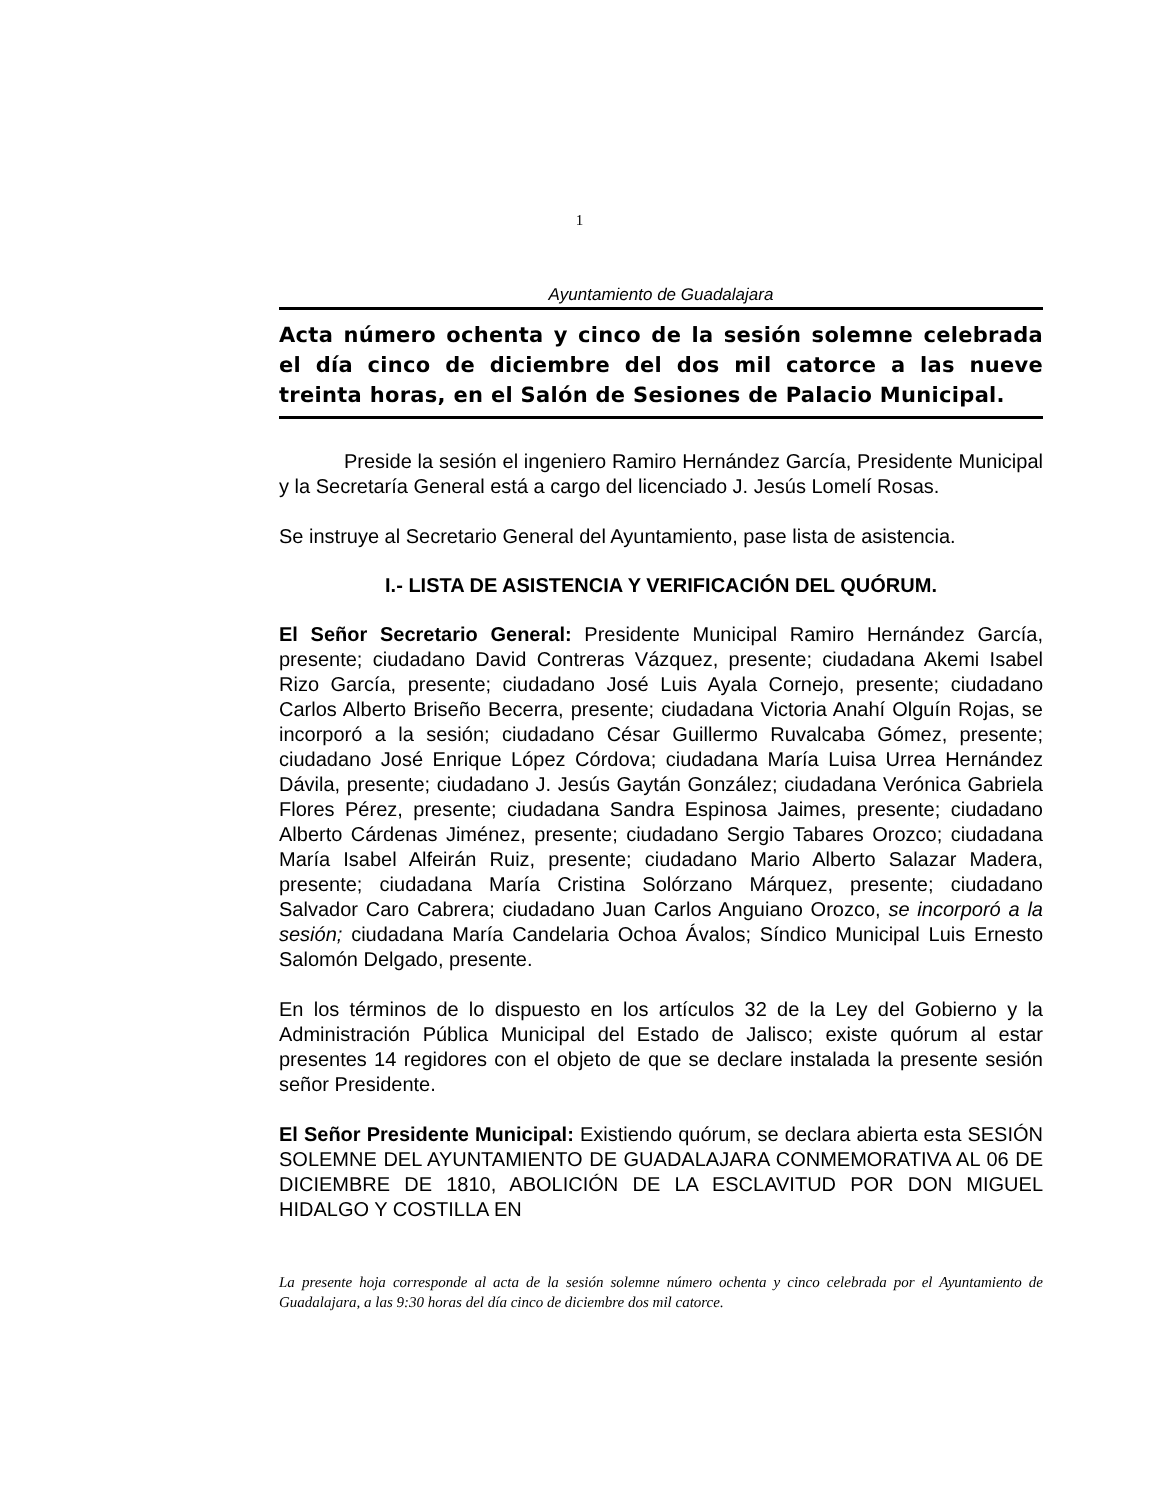1
Ayuntamiento de Guadalajara
Acta número ochenta y cinco de la sesión solemne celebrada el día cinco de diciembre del dos mil catorce a las nueve treinta horas, en el Salón de Sesiones de Palacio Municipal.
Preside la sesión el ingeniero Ramiro Hernández García, Presidente Municipal y la Secretaría General está a cargo del licenciado J. Jesús Lomelí Rosas.
Se instruye al Secretario General del Ayuntamiento, pase lista de asistencia.
I.- LISTA DE ASISTENCIA Y VERIFICACIÓN DEL QUÓRUM.
El Señor Secretario General: Presidente Municipal Ramiro Hernández García, presente; ciudadano David Contreras Vázquez, presente; ciudadana Akemi Isabel Rizo García, presente; ciudadano José Luis Ayala Cornejo, presente; ciudadano Carlos Alberto Briseño Becerra, presente; ciudadana Victoria Anahí Olguín Rojas, se incorporó a la sesión; ciudadano César Guillermo Ruvalcaba Gómez, presente; ciudadano José Enrique López Córdova; ciudadana María Luisa Urrea Hernández Dávila, presente; ciudadano J. Jesús Gaytán González; ciudadana Verónica Gabriela Flores Pérez, presente; ciudadana Sandra Espinosa Jaimes, presente; ciudadano Alberto Cárdenas Jiménez, presente; ciudadano Sergio Tabares Orozco; ciudadana María Isabel Alfeirán Ruiz, presente; ciudadano Mario Alberto Salazar Madera, presente; ciudadana María Cristina Solórzano Márquez, presente; ciudadano Salvador Caro Cabrera; ciudadano Juan Carlos Anguiano Orozco, se incorporó a la sesión; ciudadana María Candelaria Ochoa Ávalos; Síndico Municipal Luis Ernesto Salomón Delgado, presente.
En los términos de lo dispuesto en los artículos 32 de la Ley del Gobierno y la Administración Pública Municipal del Estado de Jalisco; existe quórum al estar presentes 14 regidores con el objeto de que se declare instalada la presente sesión señor Presidente.
El Señor Presidente Municipal: Existiendo quórum, se declara abierta esta SESIÓN SOLEMNE DEL AYUNTAMIENTO DE GUADALAJARA CONMEMORATIVA AL 06 DE DICIEMBRE DE 1810, ABOLICIÓN DE LA ESCLAVITUD POR DON MIGUEL HIDALGO Y COSTILLA EN
La presente hoja corresponde al acta de la sesión solemne número ochenta y cinco celebrada por el Ayuntamiento de Guadalajara, a las 9:30 horas del día cinco de diciembre dos mil catorce.